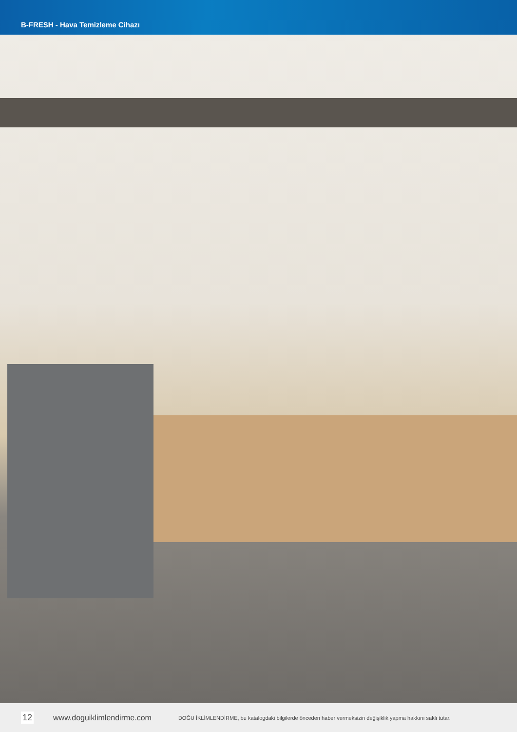B-FRESH - Hava Temizleme Cihazı
12 www.doguiklimlendirme.com DOĞU İKLİMLENDİRME, bu katalogdaki bilgilerde önceden haber vermeksizin değişiklik yapma hakkını saklı tutar.